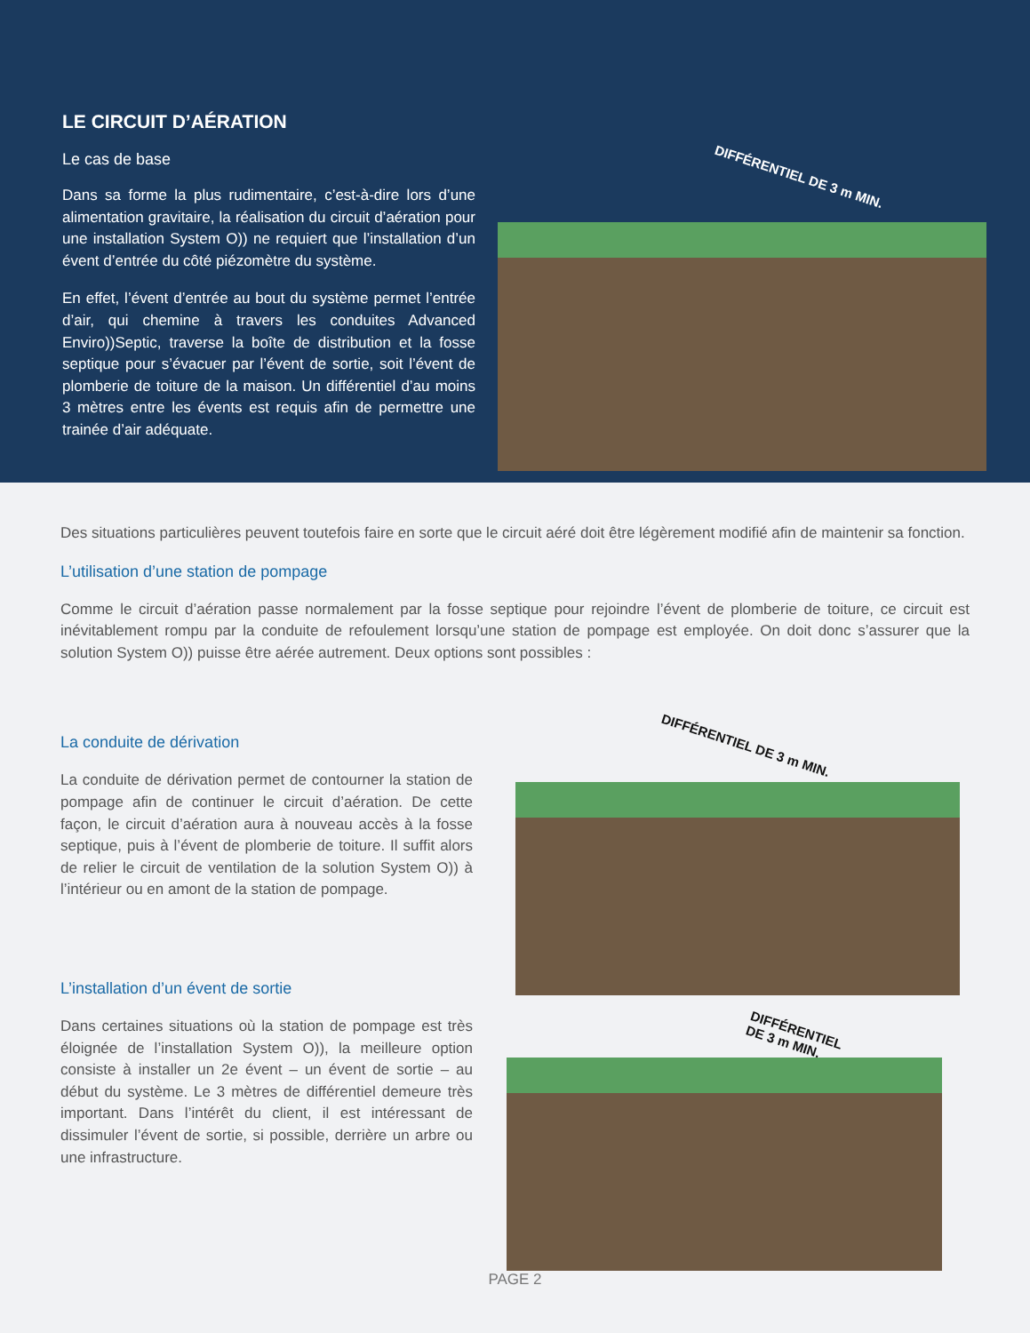LE CIRCUIT D’AÉRATION
Le cas de base
Dans sa forme la plus rudimentaire, c’est-à-dire lors d’une alimentation gravitaire, la réalisation du circuit d’aération pour une installation System O)) ne requiert que l’installation d’un évent d’entrée du côté piézomètre du système.
En effet, l’évent d’entrée au bout du système permet l’entrée d’air, qui chemine à travers les conduites Advanced Enviro))Septic, traverse la boîte de distribution et la fosse septique pour s’évacuer par l’évent de sortie, soit l’évent de plomberie de toiture de la maison. Un différentiel d’au moins 3 mètres entre les évents est requis afin de permettre une trainée d’air adéquate.
DIFFÉRENTIEL DE 3 m MIN.
Des situations particulières peuvent toutefois faire en sorte que le circuit aéré doit être légèrement modifié afin de maintenir sa fonction.
L’utilisation d’une station de pompage
Comme le circuit d’aération passe normalement par la fosse septique pour rejoindre l’évent de plomberie de toiture, ce circuit est inévitablement rompu par la conduite de refoulement lorsqu’une station de pompage est employée. On doit donc s’assurer que la solution System O)) puisse être aérée autrement. Deux options sont possibles :
La conduite de dérivation
La conduite de dérivation permet de contourner la station de pompage afin de continuer le circuit d’aération. De cette façon, le circuit d’aération aura à nouveau accès à la fosse septique, puis à l’évent de plomberie de toiture. Il suffit alors de relier le circuit de ventilation de la solution System O)) à l’intérieur ou en amont de la station de pompage.
L’installation d’un évent de sortie
Dans certaines situations où la station de pompage est très éloignée de l’installation System O)), la meilleure option consiste à installer un 2e évent – un évent de sortie – au début du système. Le 3 mètres de différentiel demeure très important. Dans l’intérêt du client, il est intéressant de dissimuler l’évent de sortie, si possible, derrière un arbre ou une infrastructure.
DIFFÉRENTIEL DE 3 m MIN.
DIFFÉRENTIEL
DE 3 m MIN.
PAGE 2